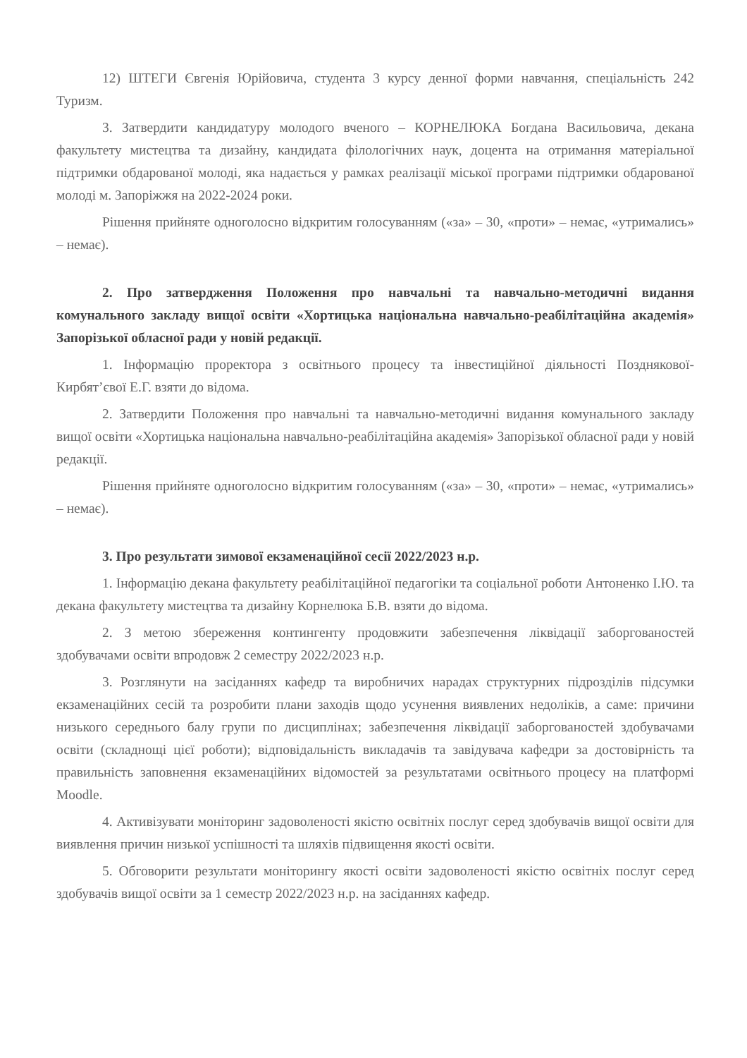12) ШТЕГИ Євгенія Юрійовича, студента 3 курсу денної форми навчання, спеціальність 242 Туризм.
3. Затвердити кандидатуру молодого вченого – КОРНЕЛЮКА Богдана Васильовича, декана факультету мистецтва та дизайну, кандидата філологічних наук, доцента на отримання матеріальної підтримки обдарованої молоді, яка надається у рамках реалізації міської програми підтримки обдарованої молоді м. Запоріжжя на 2022-2024 роки.
Рішення прийняте одноголосно відкритим голосуванням («за» – 30, «проти» – немає, «утримались» – немає).
2. Про затвердження Положення про навчальні та навчально-методичні видання комунального закладу вищої освіти «Хортицька національна навчально-реабілітаційна академія» Запорізької обласної ради у новій редакції.
1. Інформацію проректора з освітнього процесу та інвестиційної діяльності Позднякової-Кирбят’євої Е.Г. взяти до відома.
2. Затвердити Положення про навчальні та навчально-методичні видання комунального закладу вищої освіти «Хортицька національна навчально-реабілітаційна академія» Запорізької обласної ради у новій редакції.
Рішення прийняте одноголосно відкритим голосуванням («за» – 30, «проти» – немає, «утримались» – немає).
3. Про результати зимової екзаменаційної сесії 2022/2023 н.р.
1. Інформацію декана факультету реабілітаційної педагогіки та соціальної роботи Антоненко І.Ю. та декана факультету мистецтва та дизайну Корнелюка Б.В. взяти до відома.
2. З метою збереження контингенту продовжити забезпечення ліквідації заборгованостей здобувачами освіти впродовж 2 семестру 2022/2023 н.р.
3. Розглянути на засіданнях кафедр та виробничих нарадах структурних підрозділів підсумки екзаменаційних сесій та розробити плани заходів щодо усунення виявлених недоліків, а саме: причини низького середнього балу групи по дисциплінах; забезпечення ліквідації заборгованостей здобувачами освіти (складнощі цієї роботи); відповідальність викладачів та завідувача кафедри за достовірність та правильність заповнення екзаменаційних відомостей за результатами освітнього процесу на платформі Moodle.
4. Активізувати моніторинг задоволеності якістю освітніх послуг серед здобувачів вищої освіти для виявлення причин низької успішності та шляхів підвищення якості освіти.
5. Обговорити результати моніторингу якості освіти задоволеності якістю освітніх послуг серед здобувачів вищої освіти за 1 семестр 2022/2023 н.р. на засіданнях кафедр.